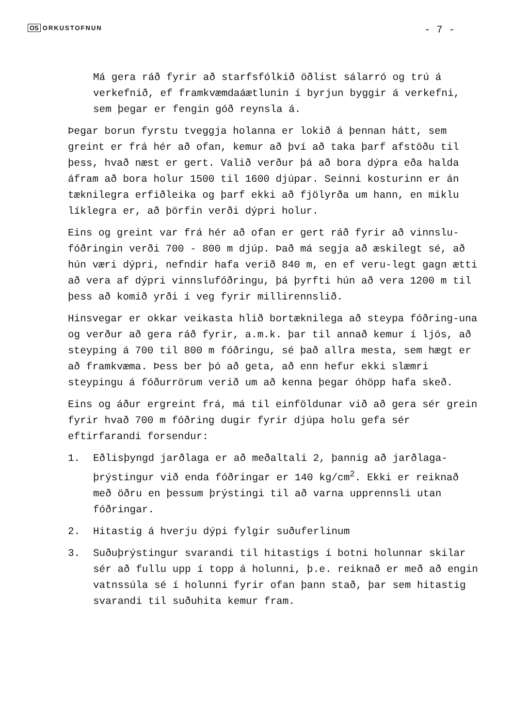OS ORKUSTOFNUN
- 7 -
Má gera ráð fyrir að starfsfólkið öðlist sálarró og trú á verkefnið, ef framkvæmdaáætlunin í byrjun byggir á verkefni, sem þegar er fengin góð reynsla á.
Þegar borun fyrstu tveggja holanna er lokið á þennan hátt, sem greint er frá hér að ofan, kemur að því að taka þarf afstöðu til þess, hvað næst er gert. Valið verður þá að bora dýpra eða halda áfram að bora holur 1500 til 1600 djúpar. Seinni kosturinn er án tæknilegra erfiðleika og þarf ekki að fjölyrða um hann, en miklu líklegra er, að þörfin verði dýpri holur.
Eins og greint var frá hér að ofan er gert ráð fyrir að vinnslu-fóðringin verði 700 - 800 m djúp. Það má segja að æskilegt sé, að hún væri dýpri, nefndir hafa verið 840 m, en ef veru-legt gagn ætti að vera af dýpri vinnslufóðringu, þá þyrfti hún að vera 1200 m til þess að komið yrði í veg fyrir millirennslið.
Hinsvegar er okkar veikasta hlið bortæknilega að steypa fóðring-una og verður að gera ráð fyrir, a.m.k. þar til annað kemur í ljós, að steyping á 700 til 800 m fóðringu, sé það allra mesta, sem hægt er að framkvæma. Þess ber þó að geta, að enn hefur ekki slæmri steypingu á fóðurrörum verið um að kenna þegar óhöpp hafa skeð.
Eins og áður ergreint frá, má til einföldunar við að gera sér grein fyrir hvað 700 m fóðring dugir fyrir djúpa holu gefa sér eftirfarandi forsendur:
1. Eðlisþyngd jarðlaga er að meðaltali 2, þannig að jarðlaga-þrýstingur við enda fóðringar er 140 kg/cm<sup>2</sup>. Ekki er reiknað með öðru en þessum þrýstingi til að varna upprennsli utan fóðringar.
2. Hitastig á hverju dýpi fylgir suðuferlinum
3. Suðuþrýstingur svarandi til hitastigs í botni holunnar skilar sér að fullu upp í topp á holunni, þ.e. reiknað er með að engin vatnssúla sé í holunni fyrir ofan þann stað, þar sem hitastig svarandi til suðuhita kemur fram.